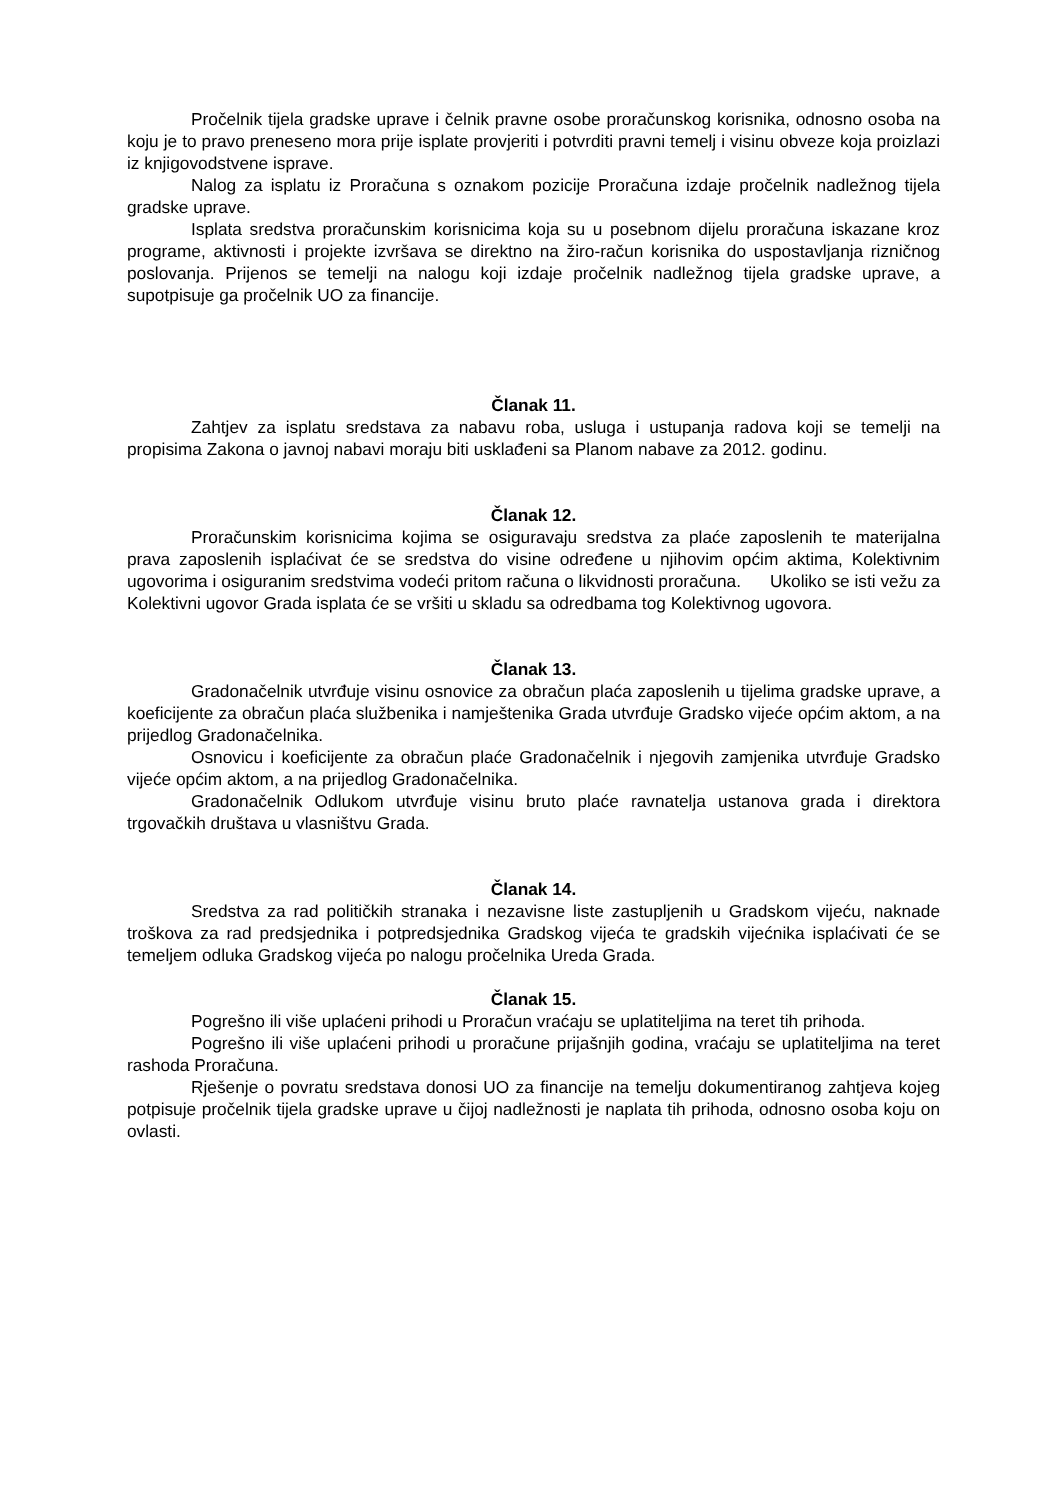Pročelnik tijela gradske uprave i čelnik pravne osobe proračunskog korisnika, odnosno osoba na koju je to pravo preneseno mora prije isplate provjeriti i potvrditi pravni temelj i visinu obveze koja proizlazi iz knjigovodstvene isprave.
Nalog za isplatu iz Proračuna s oznakom pozicije Proračuna izdaje pročelnik nadležnog tijela gradske uprave.
Isplata sredstva proračunskim korisnicima koja su u posebnom dijelu proračuna iskazane kroz programe, aktivnosti i projekte izvršava se direktno na žiro-račun korisnika do uspostavljanja rizničnog poslovanja. Prijenos se temelji na nalogu koji izdaje pročelnik nadležnog tijela gradske uprave, a supotpisuje ga pročelnik UO za financije.
Članak 11.
Zahtjev za isplatu sredstava za nabavu roba, usluga i ustupanja radova koji se temelji na propisima Zakona o javnoj nabavi moraju biti usklađeni sa Planom nabave za 2012. godinu.
Članak 12.
Proračunskim korisnicima kojima se osiguravaju sredstva za plaće zaposlenih te materijalna prava zaposlenih isplaćivat će se sredstva do visine određene u njihovim općim aktima, Kolektivnim ugovorima i osiguranim sredstvima vodeći pritom računa o likvidnosti proračuna. Ukoliko se isti vežu za Kolektivni ugovor Grada isplata će se vršiti u skladu sa odredbama tog Kolektivnog ugovora.
Članak 13.
Gradonačelnik utvrđuje visinu osnovice za obračun plaća zaposlenih u tijelima gradske uprave, a koeficijente za obračun plaća službenika i namještenika Grada utvrđuje Gradsko vijeće općim aktom, a na prijedlog Gradonačelnika.
Osnovicu i koeficijente za obračun plaće Gradonačelnik i njegovih zamjenika utvrđuje Gradsko vijeće općim aktom, a na prijedlog Gradonačelnika.
Gradonačelnik Odlukom utvrđuje visinu bruto plaće ravnatelja ustanova grada i direktora trgovačkih društava u vlasništvu Grada.
Članak 14.
Sredstva za rad političkih stranaka i nezavisne liste zastupljenih u Gradskom vijeću, naknade troškova za rad predsjednika i potpredsjednika Gradskog vijeća te gradskih vijećnika isplaćivati će se temeljem odluka Gradskog vijeća po nalogu pročelnika Ureda Grada.
Članak 15.
Pogrešno ili više uplaćeni prihodi u Proračun vraćaju se uplatiteljima na teret tih prihoda.
Pogrešno ili više uplaćeni prihodi u proračune prijašnjih godina, vraćaju se uplatiteljima na teret rashoda Proračuna.
Rješenje o povratu sredstava donosi UO za financije na temelju dokumentiranog zahtjeva kojeg potpisuje pročelnik tijela gradske uprave u čijoj nadležnosti je naplata tih prihoda, odnosno osoba koju on ovlasti.